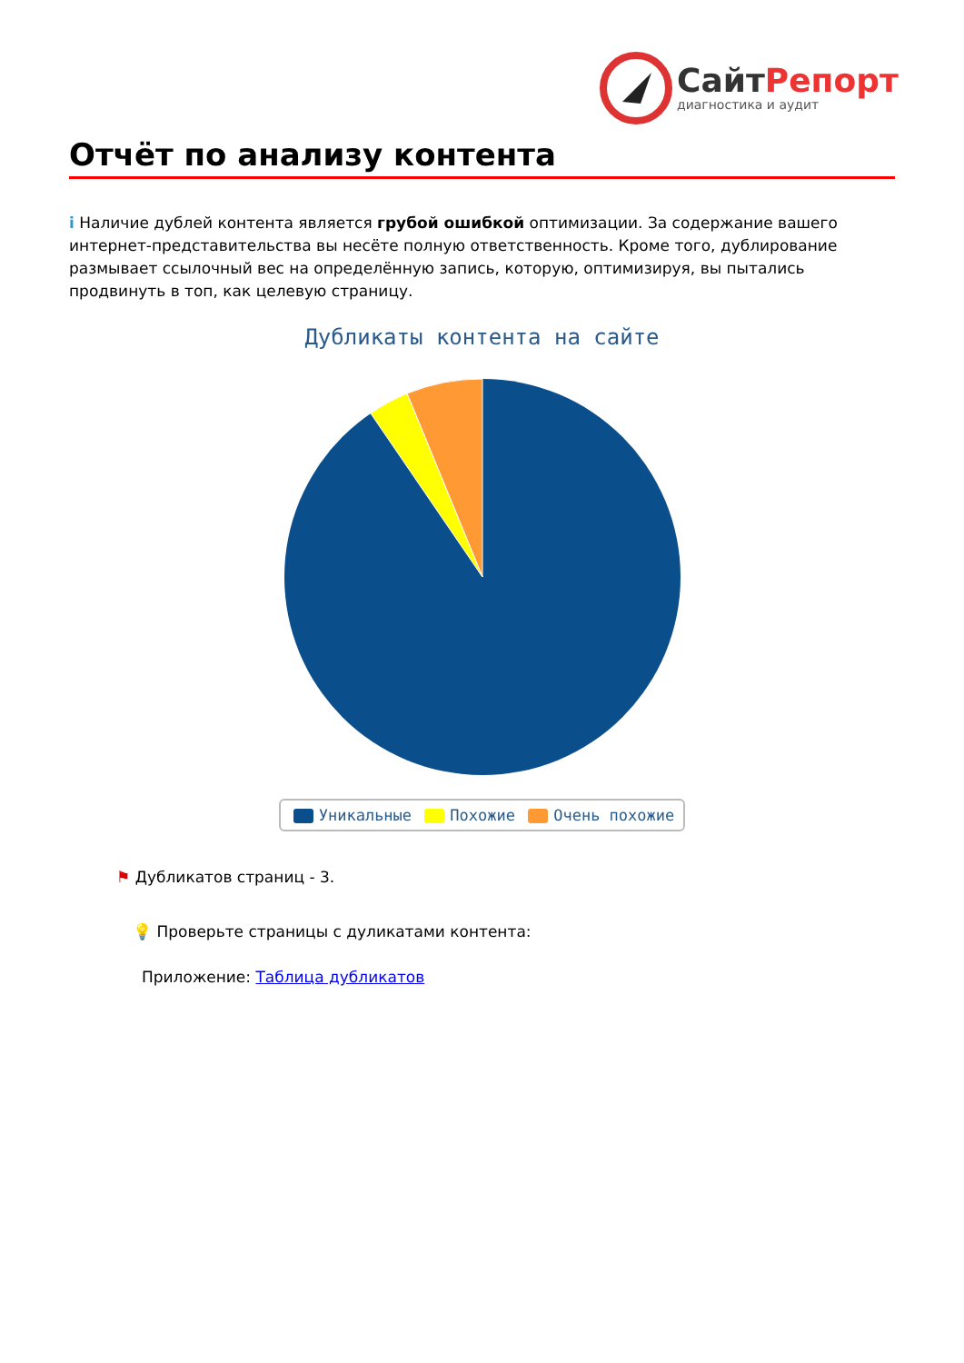СайтРепорт
диагностика и аудит
Отчёт по анализу контента
i Наличие дублей контента является грубой ошибкой оптимизации. За содержание вашего интернет-представительства вы несёте полную ответственность. Кроме того, дублирование размывает ссылочный вес на определённую запись, которую, оптимизируя, вы пытались продвинуть в топ, как целевую страницу.
Дубликаты контента на сайте
Уникальные Похожие Очень похожие
⚑ Дубликатов страниц - 3.
💡 Проверьте страницы с дуликатами контента:
Приложение: Таблица дубликатов